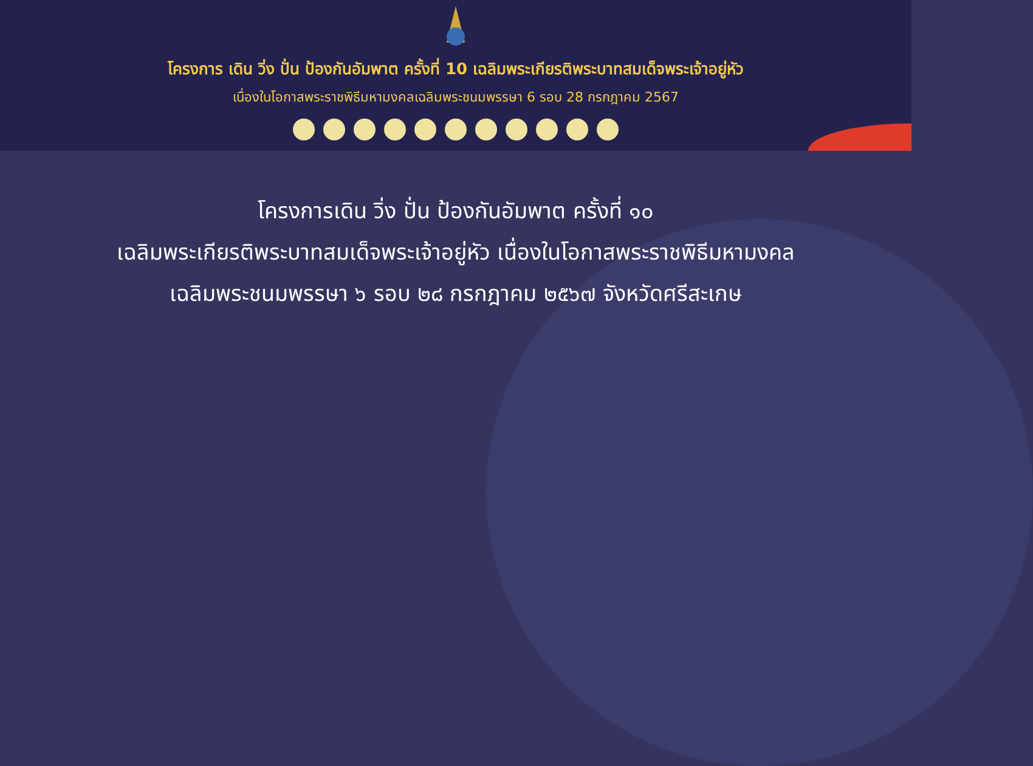โครงการ เดิน วิ่ง ปั่น ป้องกันอัมพาต ครั้งที่ 10 เฉลิมพระเกียรติพระบาทสมเด็จพระเจ้าอยู่หัว
เนื่องในโอกาสพระราชพิธีมหามงคลเฉลิมพระชนมพรรษา 6 รอบ 28 กรกฎาคม 2567
โครงการเดิน วิ่ง ปั่น ป้องกันอัมพาต ครั้งที่ ๑๐
เฉลิมพระเกียรติพระบาทสมเด็จพระเจ้าอยู่หัว เนื่องในโอกาสพระราชพิธีมหามงคล
เฉลิมพระชนมพรรษา ๖ รอบ ๒๘ กรกฎาคม ๒๕๖๗ จังหวัดศรีสะเกษ